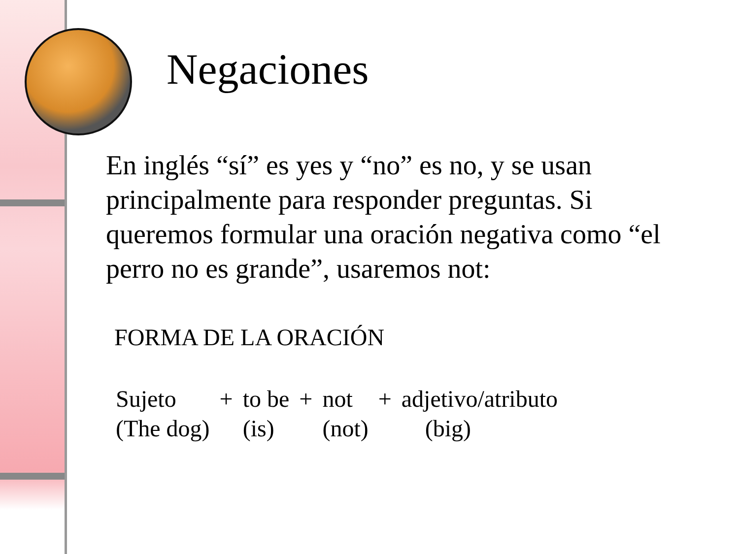Negaciones
En inglés “sí” es yes y “no” es no, y se usan principalmente para responder preguntas. Si queremos formular una oración negativa como “el perro no es grande”, usaremos not:
FORMA DE LA ORACIÓN
| Sujeto | + | to be | + | not | + | adjetivo/atributo |
| (The dog) | | (is) | | (not) | | (big) |